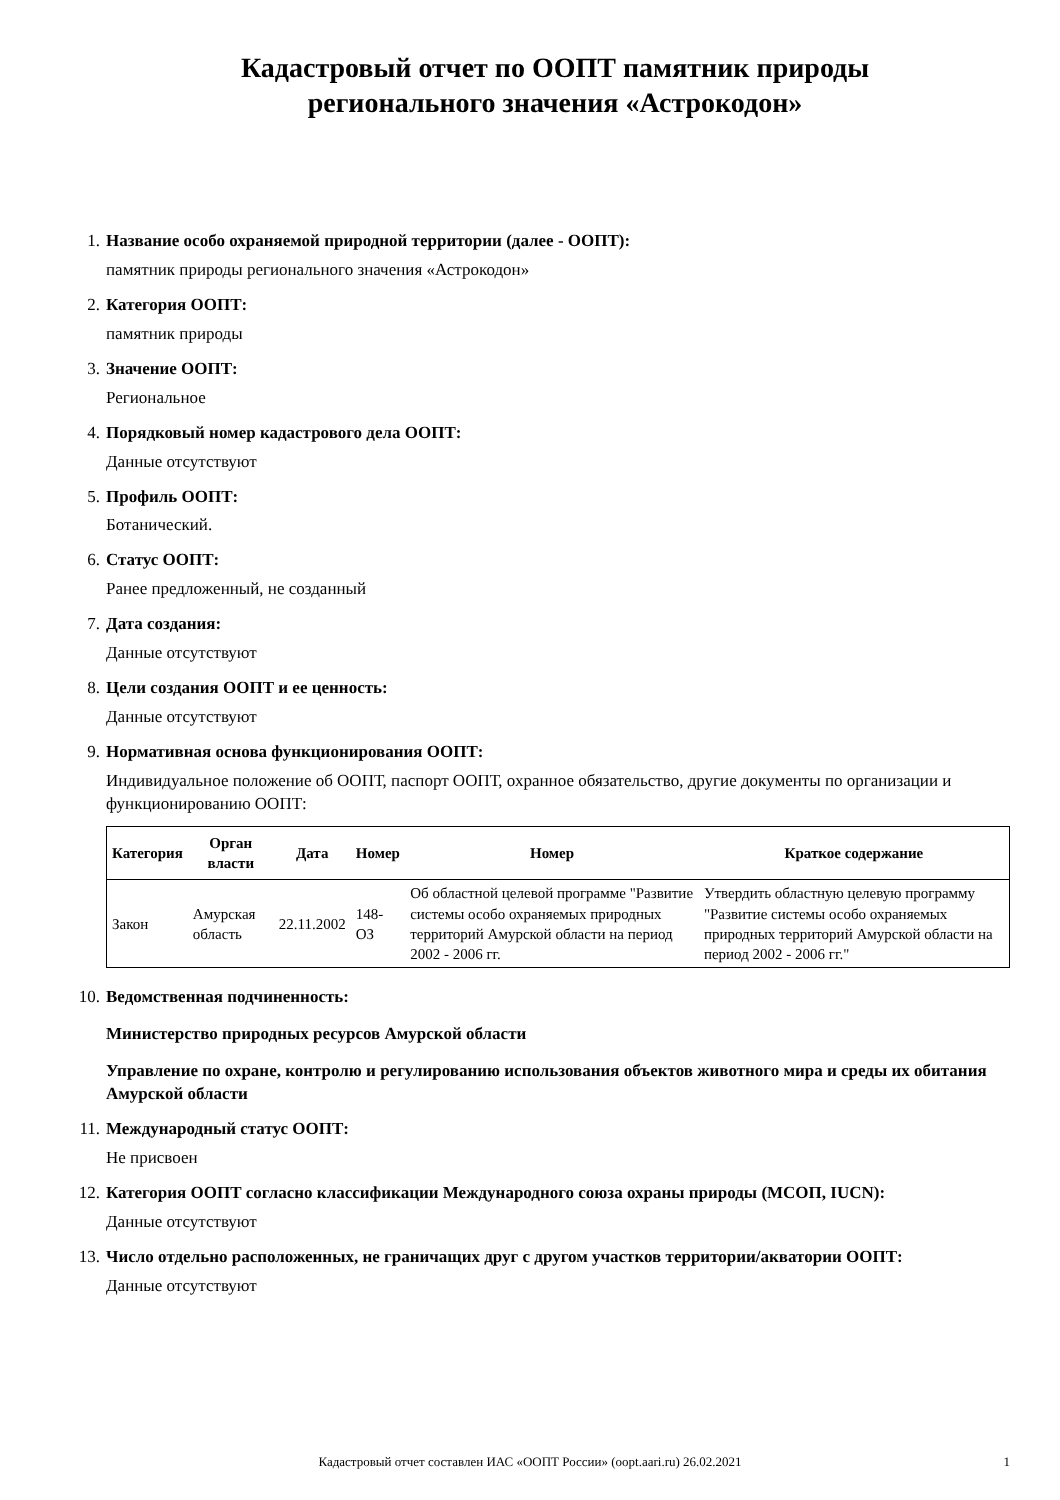Кадастровый отчет по ООПТ памятник природы
регионального значения «Астрокодон»
1. Название особо охраняемой природной территории (далее - ООПТ):
памятник природы регионального значения «Астрокодон»
2. Категория ООПТ:
памятник природы
3. Значение ООПТ:
Региональное
4. Порядковый номер кадастрового дела ООПТ:
Данные отсутствуют
5. Профиль ООПТ:
Ботанический.
6. Статус ООПТ:
Ранее предложенный, не созданный
7. Дата создания:
Данные отсутствуют
8. Цели создания ООПТ и ее ценность:
Данные отсутствуют
9. Нормативная основа функционирования ООПТ:
Индивидуальное положение об ООПТ, паспорт ООПТ, охранное обязательство, другие документы по организации и функционированию ООПТ:
| Категория | Орган власти | Дата | Номер | Номер | Краткое содержание |
| --- | --- | --- | --- | --- | --- |
| Закон | Амурская область | 22.11.2002 | 148-ОЗ | Об областной целевой программе "Развитие системы особо охраняемых природных территорий Амурской области на период 2002 - 2006 гг. | Утвердить областную целевую программу "Развитие системы особо охраняемых природных территорий Амурской области на период 2002 - 2006 гг." |
10.
Ведомственная подчиненность:
Министерство природных ресурсов Амурской области
Управление по охране, контролю и регулированию использования объектов животного мира и среды их обитания Амурской области
11.
Международный статус ООПТ:
Не присвоен
12.
Категория ООПТ согласно классификации Международного союза охраны природы (МСОП, IUCN):
Данные отсутствуют
13.
Число отдельно расположенных, не граничащих друг с другом участков территории/акватории ООПТ:
Данные отсутствуют
Кадастровый отчет составлен ИАС «ООПТ России» (oopt.aari.ru) 26.02.2021 1